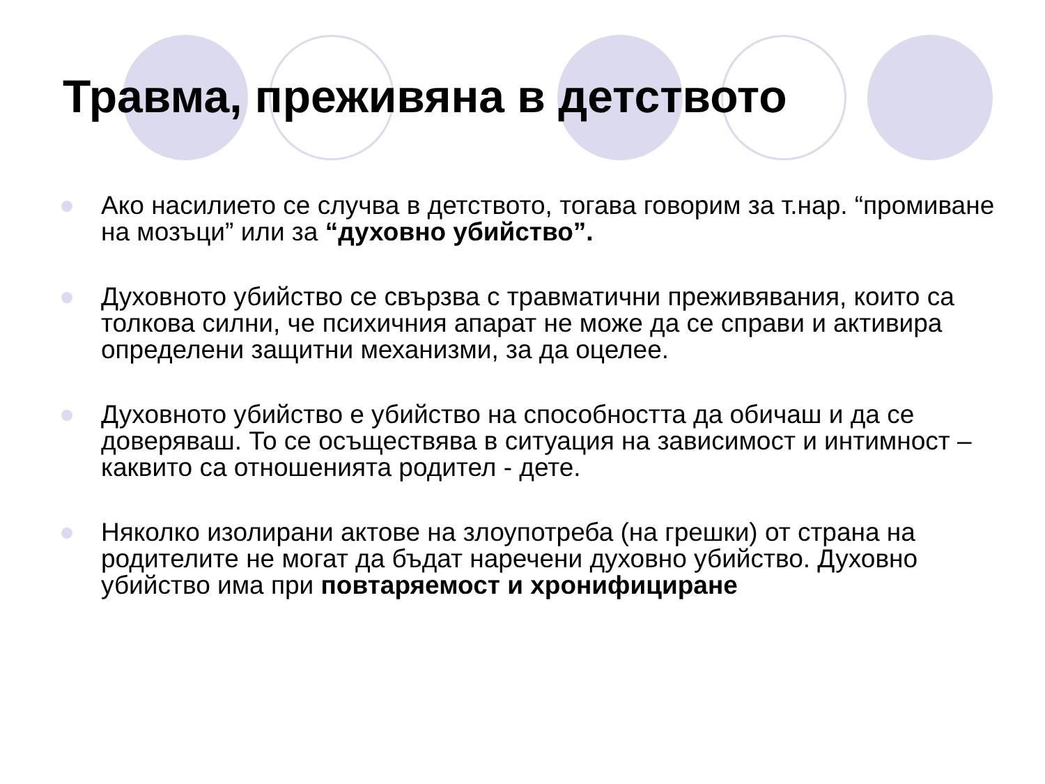Травма, преживяна в детството
Ако насилието се случва в детството, тогава говорим за т.нар. “промиване на мозъци” или за “духовно убийство”.
Духовното убийство се свързва с травматични преживявания, които са толкова силни, че психичния апарат не може да се справи и активира определени защитни механизми, за да оцелее.
Духовното убийство е убийство на способността да обичаш и да се доверяваш. То се осъществява в ситуация на зависимост и интимност – каквито са отношенията родител - дете.
Няколко изолирани актове на злоупотреба (на грешки) от страна на родителите не могат да бъдат наречени духовно убийство. Духовно убийство има при повтаряемост и хронифициране